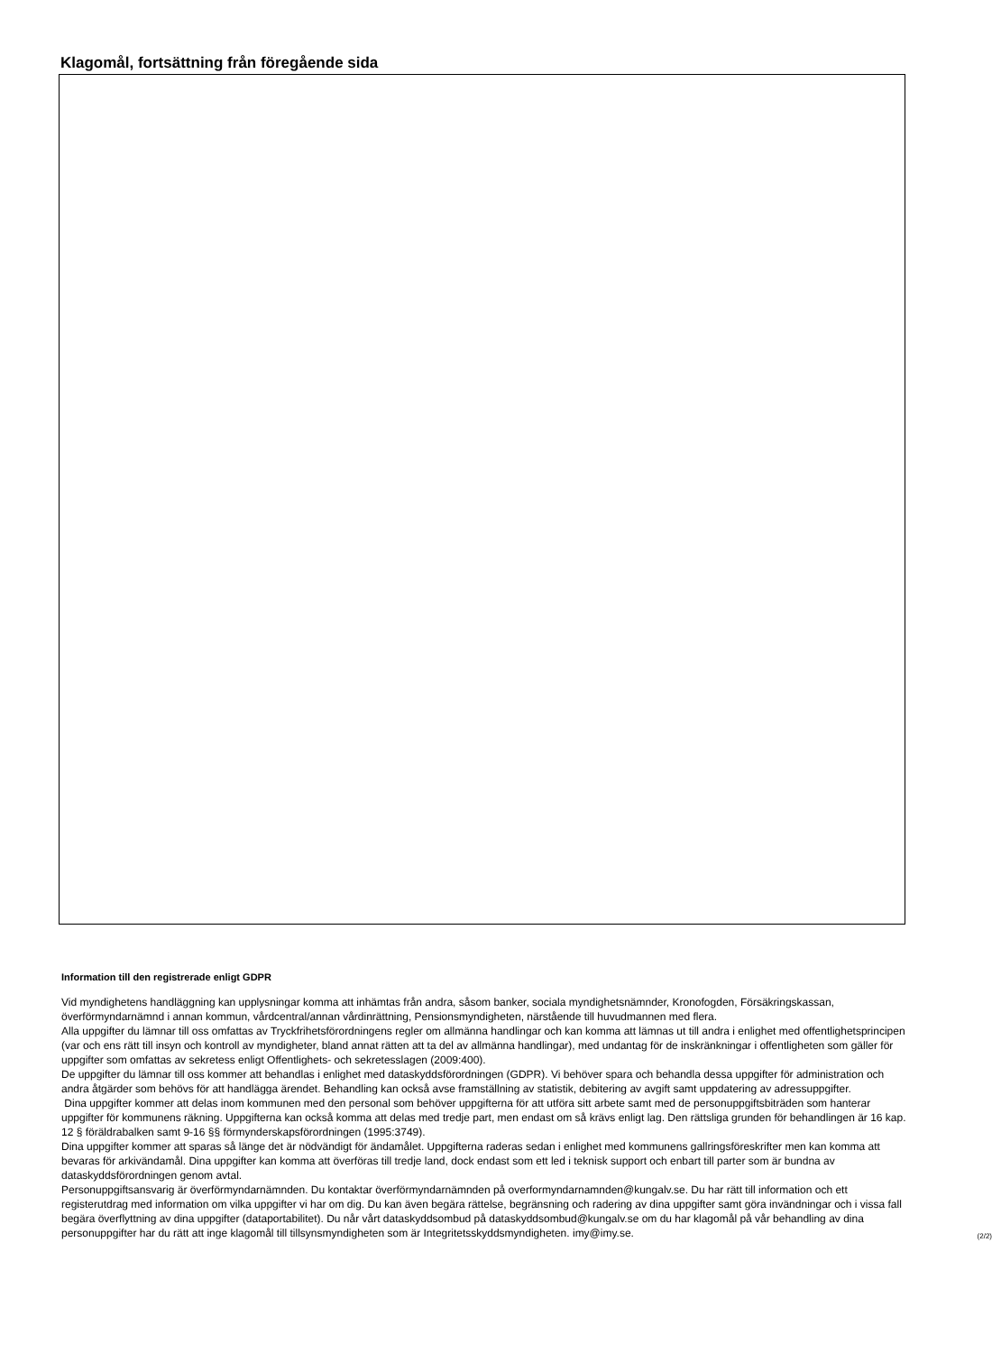Klagomål, fortsättning från föregående sida
Information till den registrerade enligt GDPR
Vid myndighetens handläggning kan upplysningar komma att inhämtas från andra, såsom banker, sociala myndighetsnämnder, Kronofogden, Försäkringskassan, överförmyndarnämnd i annan kommun, vårdcentral/annan vårdinrättning, Pensionsmyndigheten, närstående till huvudmannen med flera.
Alla uppgifter du lämnar till oss omfattas av Tryckfrihetsförordningens regler om allmänna handlingar och kan komma att lämnas ut till andra i enlighet med offentlighetsprincipen (var och ens rätt till insyn och kontroll av myndigheter, bland annat rätten att ta del av allmänna handlingar), med undantag för de inskränkningar i offentligheten som gäller för uppgifter som omfattas av sekretess enligt Offentlighets- och sekretesslagen (2009:400).
De uppgifter du lämnar till oss kommer att behandlas i enlighet med dataskyddsförordningen (GDPR). Vi behöver spara och behandla dessa uppgifter för administration och andra åtgärder som behövs för att handlägga ärendet. Behandling kan också avse framställning av statistik, debitering av avgift samt uppdatering av adressuppgifter.
Dina uppgifter kommer att delas inom kommunen med den personal som behöver uppgifterna för att utföra sitt arbete samt med de personuppgiftsbiträden som hanterar uppgifter för kommunens räkning. Uppgifterna kan också komma att delas med tredje part, men endast om så krävs enligt lag. Den rättsliga grunden för behandlingen är 16 kap. 12 § föräldrabalken samt 9-16 §§ förmynderskapsförordningen (1995:3749).
Dina uppgifter kommer att sparas så länge det är nödvändigt för ändamålet. Uppgifterna raderas sedan i enlighet med kommunens gallringsföreskrifter men kan komma att bevaras för arkivändamål. Dina uppgifter kan komma att överföras till tredje land, dock endast som ett led i teknisk support och enbart till parter som är bundna av dataskyddsförordningen genom avtal.
Personuppgiftsansvarig är överförmyndarnämnden. Du kontaktar överförmyndarnämnden på overformyndarnamnden@kungalv.se. Du har rätt till information och ett registerutdrag med information om vilka uppgifter vi har om dig. Du kan även begära rättelse, begränsning och radering av dina uppgifter samt göra invändningar och i vissa fall begära överflyttning av dina uppgifter (dataportabilitet). Du når vårt dataskyddsombud på dataskyddsombud@kungalv.se om du har klagomål på vår behandling av dina personuppgifter har du rätt att inge klagomål till tillsynsmyndigheten som är Integritetsskyddsmyndigheten. imy@imy.se.
(2/2)